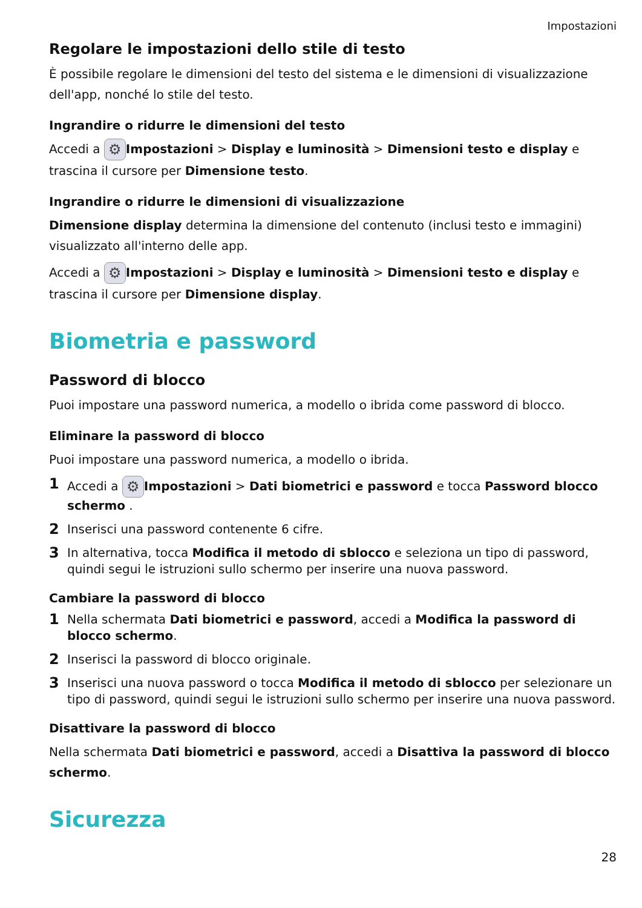Impostazioni
Regolare le impostazioni dello stile di testo
È possibile regolare le dimensioni del testo del sistema e le dimensioni di visualizzazione dell'app, nonché lo stile del testo.
Ingrandire o ridurre le dimensioni del testo
Accedi a ⚙ Impostazioni > Display e luminosità > Dimensioni testo e display e trascina il cursore per Dimensione testo.
Ingrandire o ridurre le dimensioni di visualizzazione
Dimensione display determina la dimensione del contenuto (inclusi testo e immagini) visualizzato all'interno delle app.
Accedi a ⚙ Impostazioni > Display e luminosità > Dimensioni testo e display e trascina il cursore per Dimensione display.
Biometria e password
Password di blocco
Puoi impostare una password numerica, a modello o ibrida come password di blocco.
Eliminare la password di blocco
Puoi impostare una password numerica, a modello o ibrida.
1 Accedi a ⚙ Impostazioni > Dati biometrici e password e tocca Password blocco schermo .
2 Inserisci una password contenente 6 cifre.
3 In alternativa, tocca Modifica il metodo di sblocco e seleziona un tipo di password, quindi segui le istruzioni sullo schermo per inserire una nuova password.
Cambiare la password di blocco
1 Nella schermata Dati biometrici e password, accedi a Modifica la password di blocco schermo.
2 Inserisci la password di blocco originale.
3 Inserisci una nuova password o tocca Modifica il metodo di sblocco per selezionare un tipo di password, quindi segui le istruzioni sullo schermo per inserire una nuova password.
Disattivare la password di blocco
Nella schermata Dati biometrici e password, accedi a Disattiva la password di blocco schermo.
Sicurezza
28